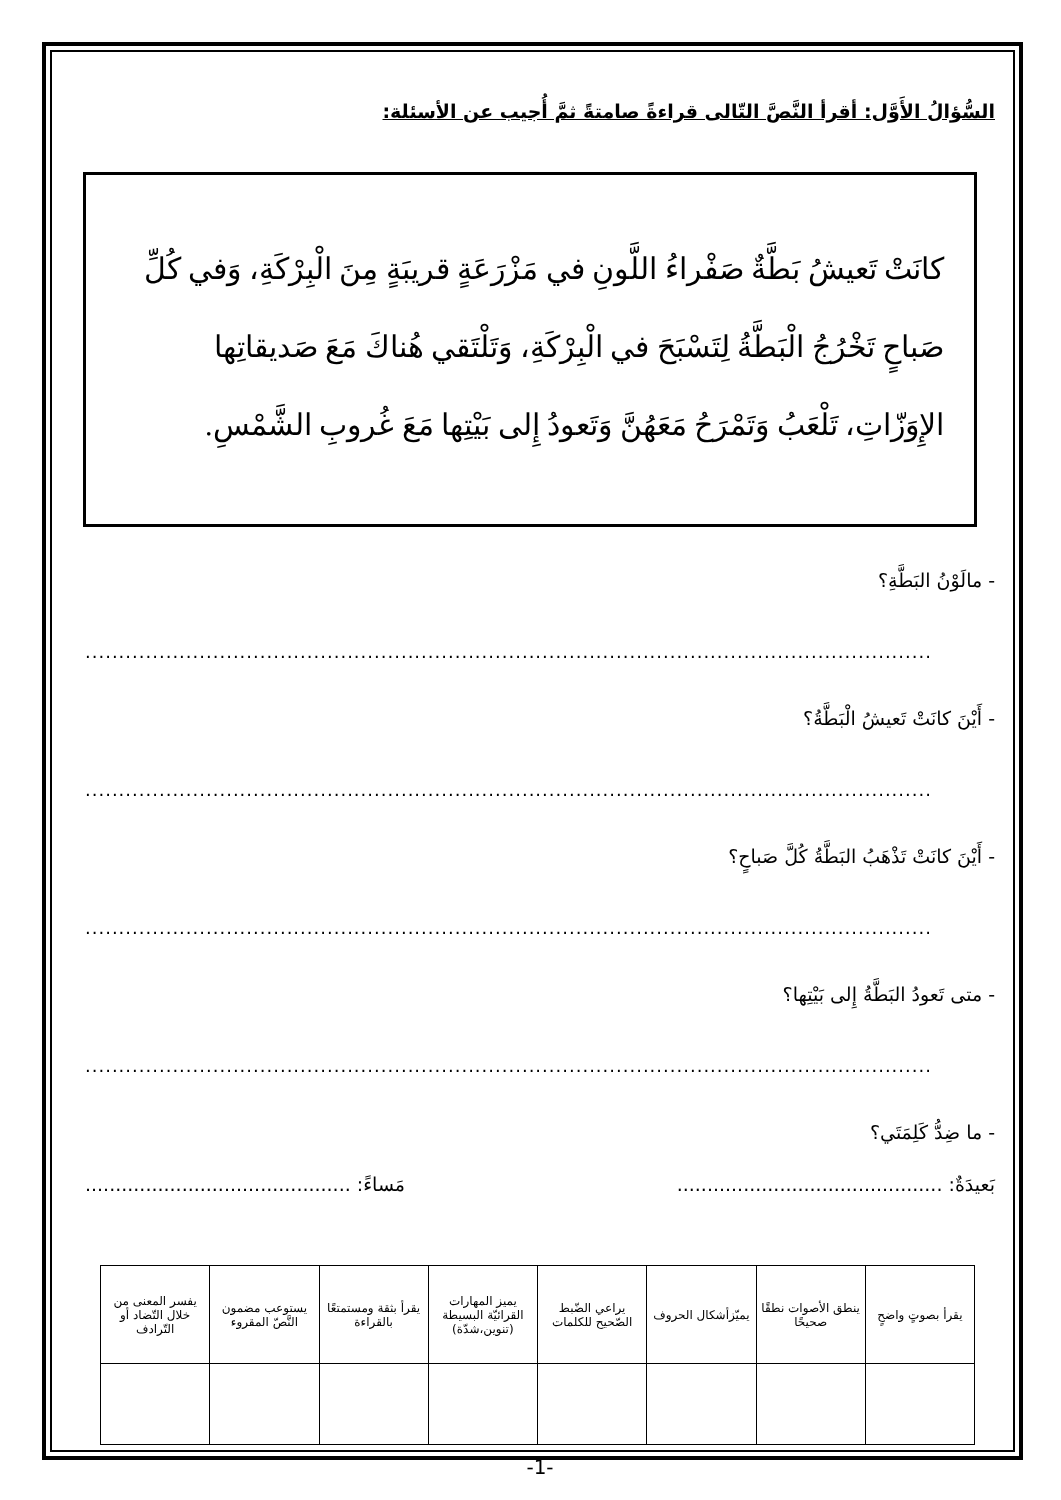السُّؤالُ الأَوَّل: أقرأ النَّصَّ التّالى قراءةً صامتةً ثمَّ أُجيب عن الأسئلة:
كانَتْ تَعيشُ بَطَّةٌ صَفْراءُ اللَّونِ في مَزْرَعَةٍ قريبَةٍ مِنَ الْبِرْكَةِ، وَفي كُلِّ صَباحٍ تَخْرُجُ الْبَطَّةُ لِتَسْبَحَ في الْبِرْكَةِ، وَتَلْتَقي هُناكَ مَعَ صَديقاتِها الإِوَزّاتِ، تَلْعَبُ وَتَمْرَحُ مَعَهُنَّ وَتَعودُ إِلى بَيْتِها مَعَ غُروبِ الشَّمْسِ.
- مالَوْنُ البَطَّةِ؟
..............................................................................................................................
- أَيْنَ كانَتْ تَعيشُ الْبَطَّةُ؟
..............................................................................................................................
- أَيْنَ كانَتْ تَذْهَبُ البَطَّةُ كُلَّ صَباحٍ؟
..............................................................................................................................
- متى تَعودُ البَطَّةُ إِلى بَيْتِها؟
..............................................................................................................................
- ما ضِدُّ كَلِمَتَي؟
بَعيدَةٌ: ............................................ مَساءً: ............................................
| يقرأ بصوتٍ واضحٍ | ينطق الأصوات نطقًا صحيحًا | يميّزأشكال الحروف | يراعي الضّبط الصّحيح للكلمات | يميز المهارات القرائيّة البسيطة (تنوين،شدّة) | يقرأ بثقة ومستمتعًا بالقراءة | يستوعب مضمون النَّصّ المقروء | يفسر المعنى من خلال التّضاد أو التّرادف |
| --- | --- | --- | --- | --- | --- | --- | --- |
-1-